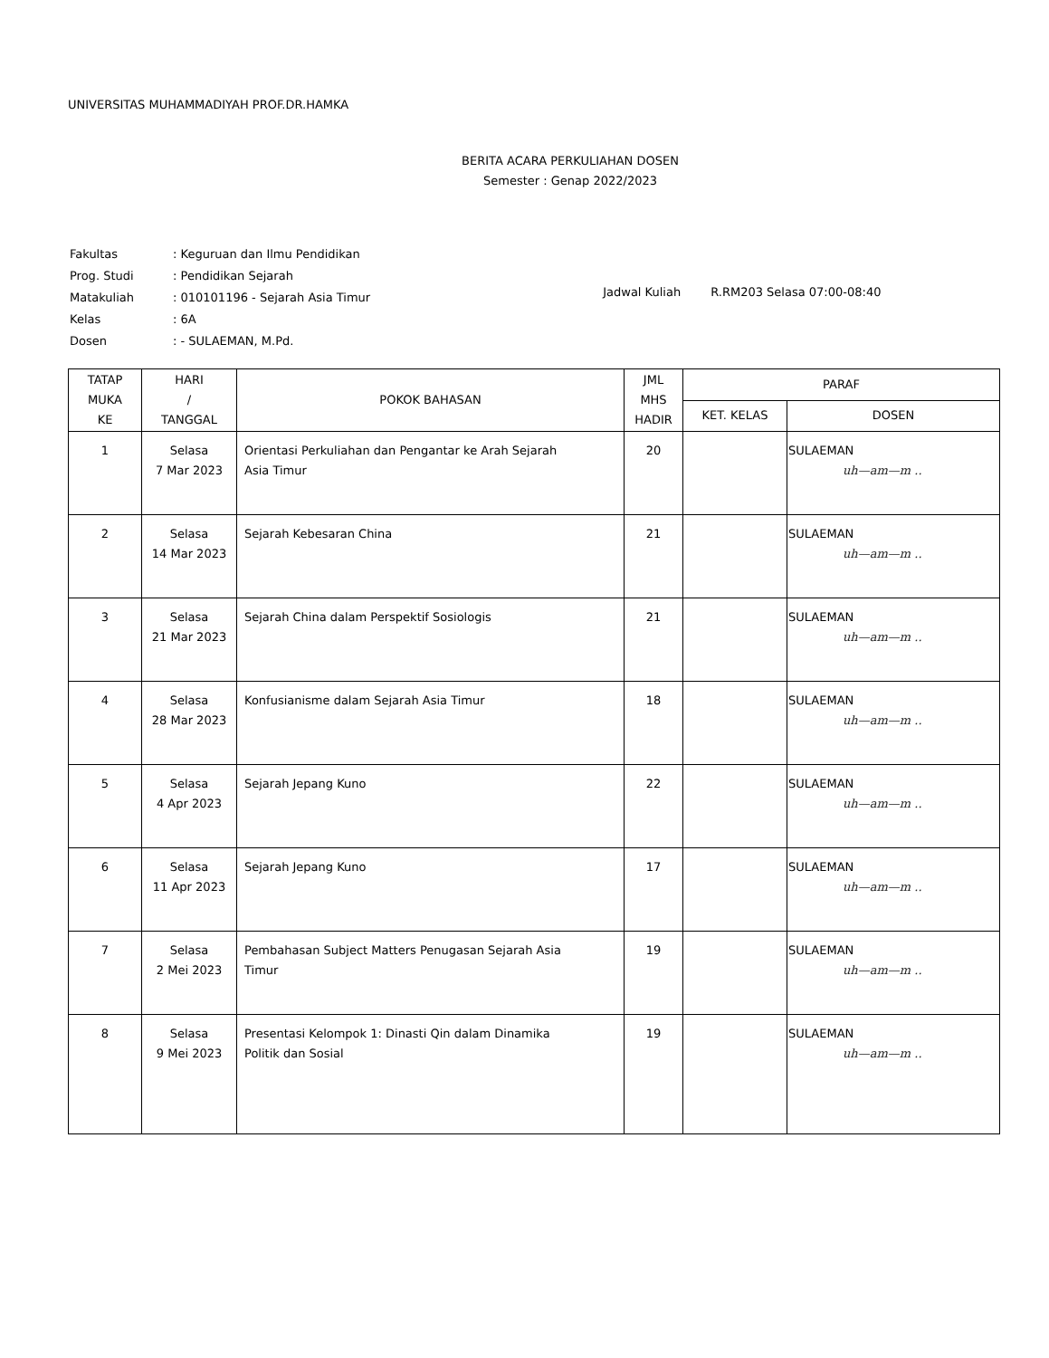UNIVERSITAS MUHAMMADIYAH PROF.DR.HAMKA
BERITA ACARA PERKULIAHAN DOSEN
Semester : Genap 2022/2023
| Fakultas | : Keguruan dan Ilmu Pendidikan |
| Prog. Studi | : Pendidikan Sejarah |
| Matakuliah | : 010101196 - Sejarah Asia Timur |
| Kelas | : 6A |
| Dosen | : - SULAEMAN, M.Pd. |
Jadwal Kuliah R.RM203 Selasa 07:00-08:40
| TATAP MUKA KE | HARI / TANGGAL | POKOK BAHASAN | JML MHS HADIR | PARAF | |
| --- | --- | --- | --- | --- | --- |
| | | | | KET. KELAS | DOSEN |
| 1 | Selasa 7 Mar 2023 | Orientasi Perkuliahan dan Pengantar ke Arah Sejarah Asia Timur | 20 | | SULAEMAN uh—am—m .. |
| 2 | Selasa 14 Mar 2023 | Sejarah Kebesaran China | 21 | | SULAEMAN uh—am—m .. |
| 3 | Selasa 21 Mar 2023 | Sejarah China dalam Perspektif Sosiologis | 21 | | SULAEMAN uh—am—m .. |
| 4 | Selasa 28 Mar 2023 | Konfusianisme dalam Sejarah Asia Timur | 18 | | SULAEMAN uh—am—m .. |
| 5 | Selasa 4 Apr 2023 | Sejarah Jepang Kuno | 22 | | SULAEMAN uh—am—m .. |
| 6 | Selasa 11 Apr 2023 | Sejarah Jepang Kuno | 17 | | SULAEMAN uh—am—m .. |
| 7 | Selasa 2 Mei 2023 | Pembahasan Subject Matters Penugasan Sejarah Asia Timur | 19 | | SULAEMAN uh—am—m .. |
| 8 | Selasa 9 Mei 2023 | Presentasi Kelompok 1: Dinasti Qin dalam Dinamika Politik dan Sosial | 19 | | SULAEMAN uh—am—m .. |